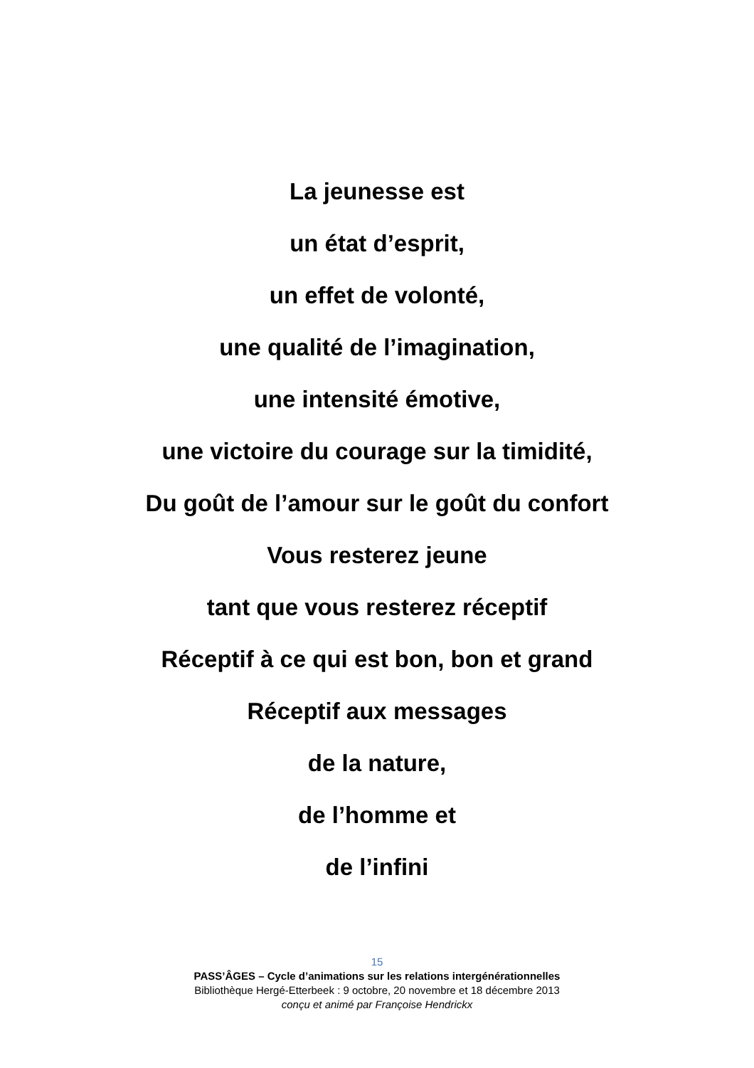La jeunesse est
un état d’esprit,
un effet de volonté,
une qualité de l’imagination,
une intensité émotive,
une victoire du courage sur la timidité,
Du goût de l’amour sur le goût du confort
Vous resterez jeune
tant que vous resterez réceptif
Réceptif à ce qui est bon, bon et grand
Réceptif aux messages
de la nature,
de l’homme et
de l’infini
15
PASS’ÂGES – Cycle d’animations sur les relations intergénérationnelles
Bibliothèque Hergé-Etterbeek : 9 octobre, 20 novembre et 18 décembre 2013
conçu et animé par Françoise Hendrickx